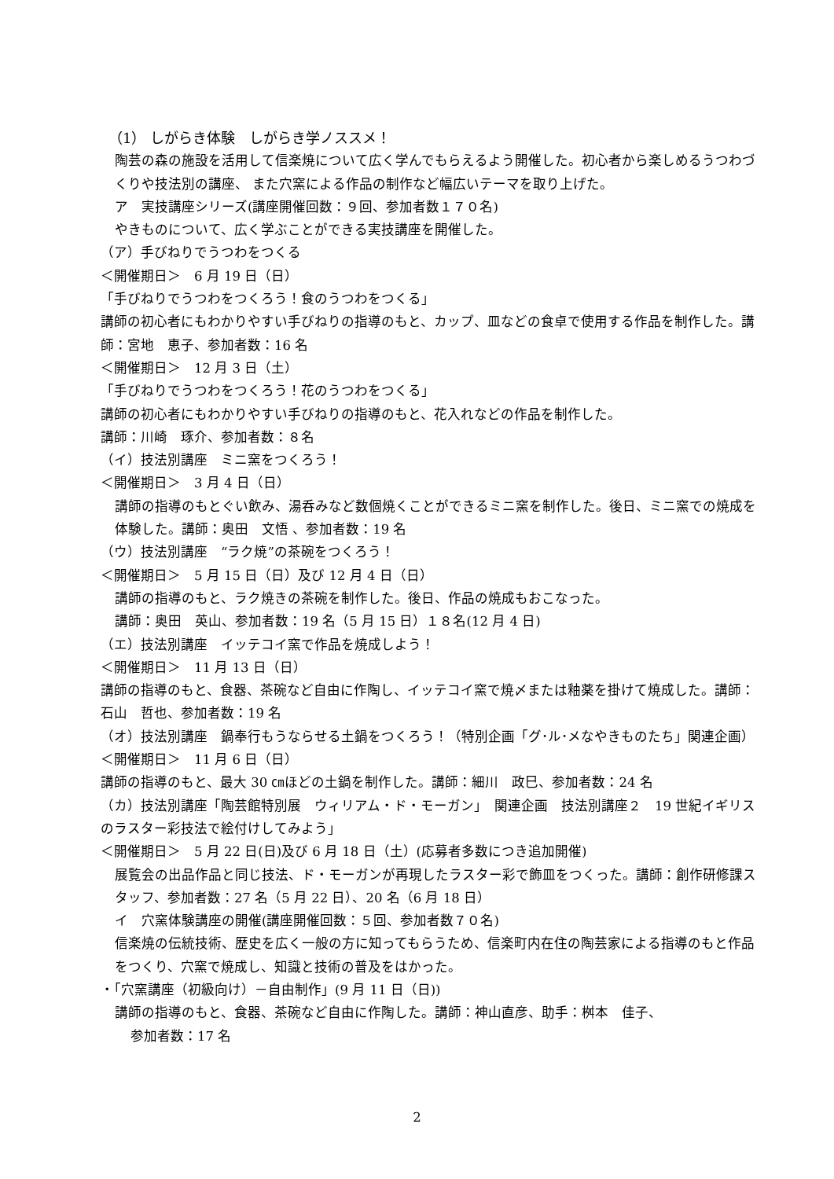（1） しがらき体験　しがらき学ノススメ！
陶芸の森の施設を活用して信楽焼について広く学んでもらえるよう開催した。初心者から楽しめるうつわづくりや技法別の講座、 また穴窯による作品の制作など幅広いテーマを取り上げた。
ア　実技講座シリーズ(講座開催回数：９回、参加者数１７０名)
やきものについて、広く学ぶことができる実技講座を開催した。
（ア）手びねりでうつわをつくる
＜開催期日＞　6 月 19 日（日）
「手びねりでうつわをつくろう！食のうつわをつくる」
講師の初心者にもわかりやすい手びねりの指導のもと、カップ、皿などの食卓で使用する作品を制作した。講師：宮地　恵子、参加者数：16 名
＜開催期日＞　12 月 3 日（土）
「手びねりでうつわをつくろう！花のうつわをつくる」
講師の初心者にもわかりやすい手びねりの指導のもと、花入れなどの作品を制作した。
講師：川崎　琢介、参加者数：８名
（イ）技法別講座　ミニ窯をつくろう！
＜開催期日＞　3 月 4 日（日）
講師の指導のもとぐい飲み、湯呑みなど数個焼くことができるミニ窯を制作した。後日、ミニ窯での焼成を体験した。講師：奥田　文悟 、参加者数：19 名
（ウ）技法別講座　“ラク焼”の茶碗をつくろう！
＜開催期日＞　5 月 15 日（日）及び 12 月 4 日（日）
講師の指導のもと、ラク焼きの茶碗を制作した。後日、作品の焼成もおこなった。
講師：奥田　英山、参加者数：19 名（5 月 15 日）１８名(12 月 4 日)
（エ）技法別講座　イッテコイ窯で作品を焼成しよう！
＜開催期日＞　11 月 13 日（日）
講師の指導のもと、食器、茶碗など自由に作陶し、イッテコイ窯で焼〆または釉薬を掛けて焼成した。講師：石山　哲也、参加者数：19 名
（オ）技法別講座　鍋奉行もうならせる土鍋をつくろう！（特別企画「グ･ル･メなやきものたち」関連企画）
＜開催期日＞　11 月 6 日（日）
講師の指導のもと、最大 30 ㎝ほどの土鍋を制作した。講師：細川　政巳、参加者数：24 名
（カ）技法別講座「陶芸館特別展　ウィリアム・ド・モーガン」　関連企画　技法別講座２　19 世紀イギリスのラスター彩技法で絵付けしてみよう」
＜開催期日＞　5 月 22 日(日)及び 6 月 18 日（土）(応募者多数につき追加開催)
展覧会の出品作品と同じ技法、ド・モーガンが再現したラスター彩で飾皿をつくった。講師：創作研修課スタッフ、参加者数：27 名（5 月 22 日）、20 名（6 月 18 日）
イ　穴窯体験講座の開催(講座開催回数：５回、参加者数７０名)
信楽焼の伝統技術、歴史を広く一般の方に知ってもらうため、信楽町内在住の陶芸家による指導のもと作品をつくり、穴窯で焼成し、知識と技術の普及をはかった。
・「穴窯講座（初級向け）－自由制作」(9 月 11 日（日))
講師の指導のもと、食器、茶碗など自由に作陶した。講師：神山直彦、助手：桝本　佳子、
参加者数：17 名
2